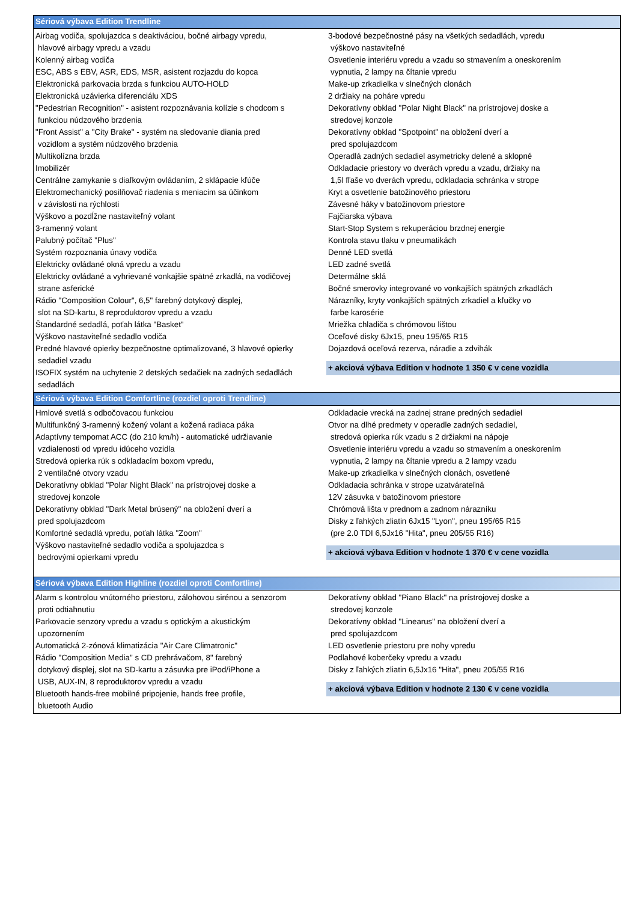Sériová výbava Edition Trendline
Airbag vodiča, spolujazdca s deaktiváciou, bočné airbagy vpredu,
hlavové airbagy vpredu a vzadu
Kolenný airbag vodiča
ESC, ABS s EBV, ASR, EDS, MSR, asistent rozjazdu do kopca
Elektronická parkovacia brzda s funkciou AUTO-HOLD
Elektronická uzávierka diferenciálu XDS
"Pedestrian Recognition" - asistent rozpoznávania kolízie s chodcom s
funkciou núdzového brzdenia
"Front Assist" a "City Brake" - systém na sledovanie diania pred
vozidlom a systém núdzového brzdenia
Multikolízna brzda
Imobilizér
Centrálne zamykanie s diaľkovým ovládaním, 2 sklápacie kľúče
Elektromechanický posilňovač riadenia s meniacim sa účinkom
v závislosti na rýchlosti
Výškovo a pozdĺžne nastaviteľný volant
3-ramenný volant
Palubný počítač "Plus"
Systém rozpoznania únavy vodiča
Elektricky ovládané okná vpredu a vzadu
Elektricky ovládané a vyhrievané vonkajšie spätné zrkadlá, na vodičovej
strane asferické
Rádio "Composition Colour", 6,5" farebný dotykový displej,
slot na SD-kartu, 8 reproduktorov vpredu a vzadu
Štandardné sedadlá, poťah látka "Basket"
Výškovo nastaviteľné sedadlo vodiča
Predné hlavové opierky bezpečnostne optimalizované, 3 hlavové opierky
sedadiel vzadu
ISOFIX systém na uchytenie 2 detských sedačiek na zadných sedadlách
sedadlách
3-bodové bezpečnostné pásy na všetkých sedadlách, vpredu
výškovo nastaviteľné
Osvetlenie interiéru vpredu a vzadu so stmavením a oneskorením
vypnutia, 2 lampy na čítanie vpredu
Make-up zrkadielka v slnečných clonách
2 držiaky na poháre vpredu
Dekoratívny obklad "Polar Night Black" na prístrojovej doske a
stredovej konzole
Dekoratívny obklad "Spotpoint" na obložení dverí a
pred spolujazdcom
Operadlá zadných sedadiel asymetricky delené a sklopné
Odkladacie priestory vo dverách vpredu a vzadu, držiaky na
1,5l fľaše vo dverách vpredu, odkladacia schránka v strope
Kryt a osvetlenie batožinového priestoru
Závesné háky v batožinovom priestore
Fajčiarska výbava
Start-Stop System s rekuperáciou brzdnej energie
Kontrola stavu tlaku v pneumatikách
Denné LED svetlá
LED zadné svetlá
Determálne sklá
Bočné smerovky integrované vo vonkajších spätných zrkadlách
Nárazníky, kryty vonkajších spätných zrkadiel a kľučky vo
farbe karosérie
Mriežka chladiča s chrómovou lištou
Oceľové disky 6Jx15, pneu 195/65 R15
Dojazdová oceľová rezerva, náradie a zdvihák
+ akciová výbava Edition v hodnote 1 350 € v cene vozidla
Sériová výbava Edition Comfortline (rozdiel oproti Trendline)
Hmlové svetlá s odbočovacou funkciou
Multifunkčný 3-ramenný kožený volant a kožená radiaca páka
Adaptívny tempomat ACC (do 210 km/h) - automatické udržiavanie
vzdialenosti od vpredu idúceho vozidla
Stredová opierka rúk s odkladacím boxom vpredu,
2 ventilačné otvory vzadu
Dekoratívny obklad "Polar Night Black" na prístrojovej doske a
stredovej konzole
Dekoratívny obklad "Dark Metal brúsený" na obložení dverí a
pred spolujazdcom
Komfortné sedadlá vpredu, poťah látka "Zoom"
Výškovo nastaviteľné sedadlo vodiča a spolujazdca s
bedrovými opierkami vpredu
Odkladacie vrecká na zadnej strane predných sedadiel
Otvor na dlhé predmety v operadle zadných sedadiel,
stredová opierka rúk vzadu s 2 držiakmi na nápoje
Osvetlenie interiéru vpredu a vzadu so stmavením a oneskorením
vypnutia, 2 lampy na čítanie vpredu a 2 lampy vzadu
Make-up zrkadielka v slnečných clonách, osvetlené
Odkladacia schránka v strope uzatvárateľná
12V zásuvka v batožinovom priestore
Chrómová lišta v prednom a zadnom nárazníku
Disky z ľahkých zliatin 6Jx15 "Lyon", pneu 195/65 R15
(pre 2.0 TDI 6,5Jx16 "Hita", pneu 205/55 R16)
+ akciová výbava Edition v hodnote 1 370 € v cene vozidla
Sériová výbava Edition Highline (rozdiel oproti Comfortline)
Alarm s kontrolou vnútorného priestoru, zálohovou sirénou a senzorom
proti odtiahnutiu
Parkovacie senzory vpredu a vzadu s optickým a akustickým
upozornením
Automatická 2-zónová klimatizácia "Air Care Climatronic"
Rádio "Composition Media" s CD prehrávačom, 8" farebný
dotykový displej, slot na SD-kartu a zásuvka pre iPod/iPhone a
USB, AUX-IN, 8 reproduktorov vpredu a vzadu
Bluetooth hands-free mobilné pripojenie, hands free profile,
bluetooth Audio
Dekoratívny obklad "Piano Black" na prístrojovej doske a
stredovej konzole
Dekoratívny obklad "Linearus" na obložení dverí a
pred spolujazdcom
LED osvetlenie priestoru pre nohy vpredu
Podlahové koberčeky vpredu a vzadu
Disky z ľahkých zliatin 6,5Jx16 "Hita", pneu 205/55 R16
+ akciová výbava Edition v hodnote 2 130 € v cene vozidla